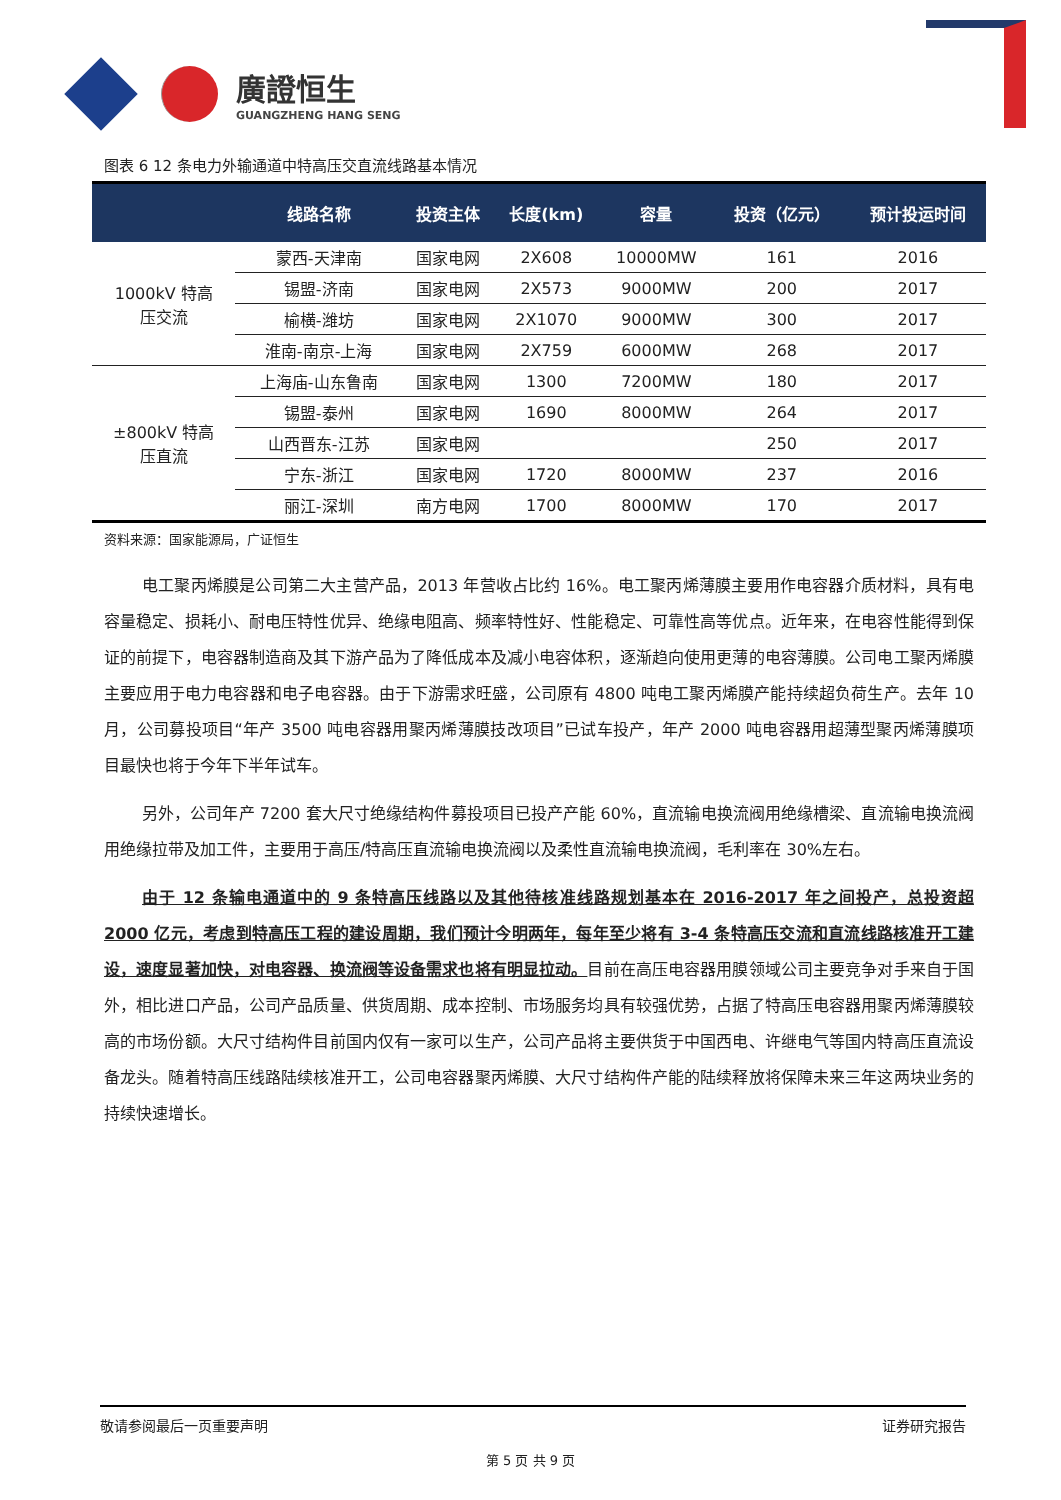廣證恒生
GUANGZHENG HANG SENG
图表 6 12 条电力外输通道中特高压交直流线路基本情况
| | 线路名称 | 投资主体 | 长度(km) | 容量 | 投资（亿元） | 预计投运时间 |
| --- | --- | --- | --- | --- | --- | --- |
| 1000kV 特高 压交流 | 蒙西-天津南 | 国家电网 | 2X608 | 10000MW | 161 | 2016 |
| | 锡盟-济南 | 国家电网 | 2X573 | 9000MW | 200 | 2017 |
| | 榆横-潍坊 | 国家电网 | 2X1070 | 9000MW | 300 | 2017 |
| | 淮南-南京-上海 | 国家电网 | 2X759 | 6000MW | 268 | 2017 |
| ±800kV 特高 压直流 | 上海庙-山东鲁南 | 国家电网 | 1300 | 7200MW | 180 | 2017 |
| | 锡盟-泰州 | 国家电网 | 1690 | 8000MW | 264 | 2017 |
| | 山西晋东-江苏 | 国家电网 | | | 250 | 2017 |
| | 宁东-浙江 | 国家电网 | 1720 | 8000MW | 237 | 2016 |
| | 丽江-深圳 | 南方电网 | 1700 | 8000MW | 170 | 2017 |
资料来源：国家能源局，广证恒生
电工聚丙烯膜是公司第二大主营产品，2013 年营收占比约 16%。电工聚丙烯薄膜主要用作电容器介质材料，具有电容量稳定、损耗小、耐电压特性优异、绝缘电阻高、频率特性好、性能稳定、可靠性高等优点。近年来，在电容性能得到保证的前提下，电容器制造商及其下游产品为了降低成本及减小电容体积，逐渐趋向使用更薄的电容薄膜。公司电工聚丙烯膜主要应用于电力电容器和电子电容器。由于下游需求旺盛，公司原有 4800 吨电工聚丙烯膜产能持续超负荷生产。去年 10 月，公司募投项目“年产 3500 吨电容器用聚丙烯薄膜技改项目”已试车投产，年产 2000 吨电容器用超薄型聚丙烯薄膜项目最快也将于今年下半年试车。
另外，公司年产 7200 套大尺寸绝缘结构件募投项目已投产产能 60%，直流输电换流阀用绝缘槽梁、直流输电换流阀用绝缘拉带及加工件，主要用于高压/特高压直流输电换流阀以及柔性直流输电换流阀，毛利率在 30%左右。
由于 12 条输电通道中的 9 条特高压线路以及其他待核准线路规划基本在 2016-2017 年之间投产，总投资超 2000 亿元，考虑到特高压工程的建设周期，我们预计今明两年，每年至少将有 3-4 条特高压交流和直流线路核准开工建设，速度显著加快，对电容器、换流阀等设备需求也将有明显拉动。目前在高压电容器用膜领域公司主要竞争对手来自于国外，相比进口产品，公司产品质量、供货周期、成本控制、市场服务均具有较强优势，占据了特高压电容器用聚丙烯薄膜较高的市场份额。大尺寸结构件目前国内仅有一家可以生产，公司产品将主要供货于中国西电、许继电气等国内特高压直流设备龙头。随着特高压线路陆续核准开工，公司电容器聚丙烯膜、大尺寸结构件产能的陆续释放将保障未来三年这两块业务的持续快速增长。
敬请参阅最后一页重要声明 证券研究报告
第 5 页 共 9 页